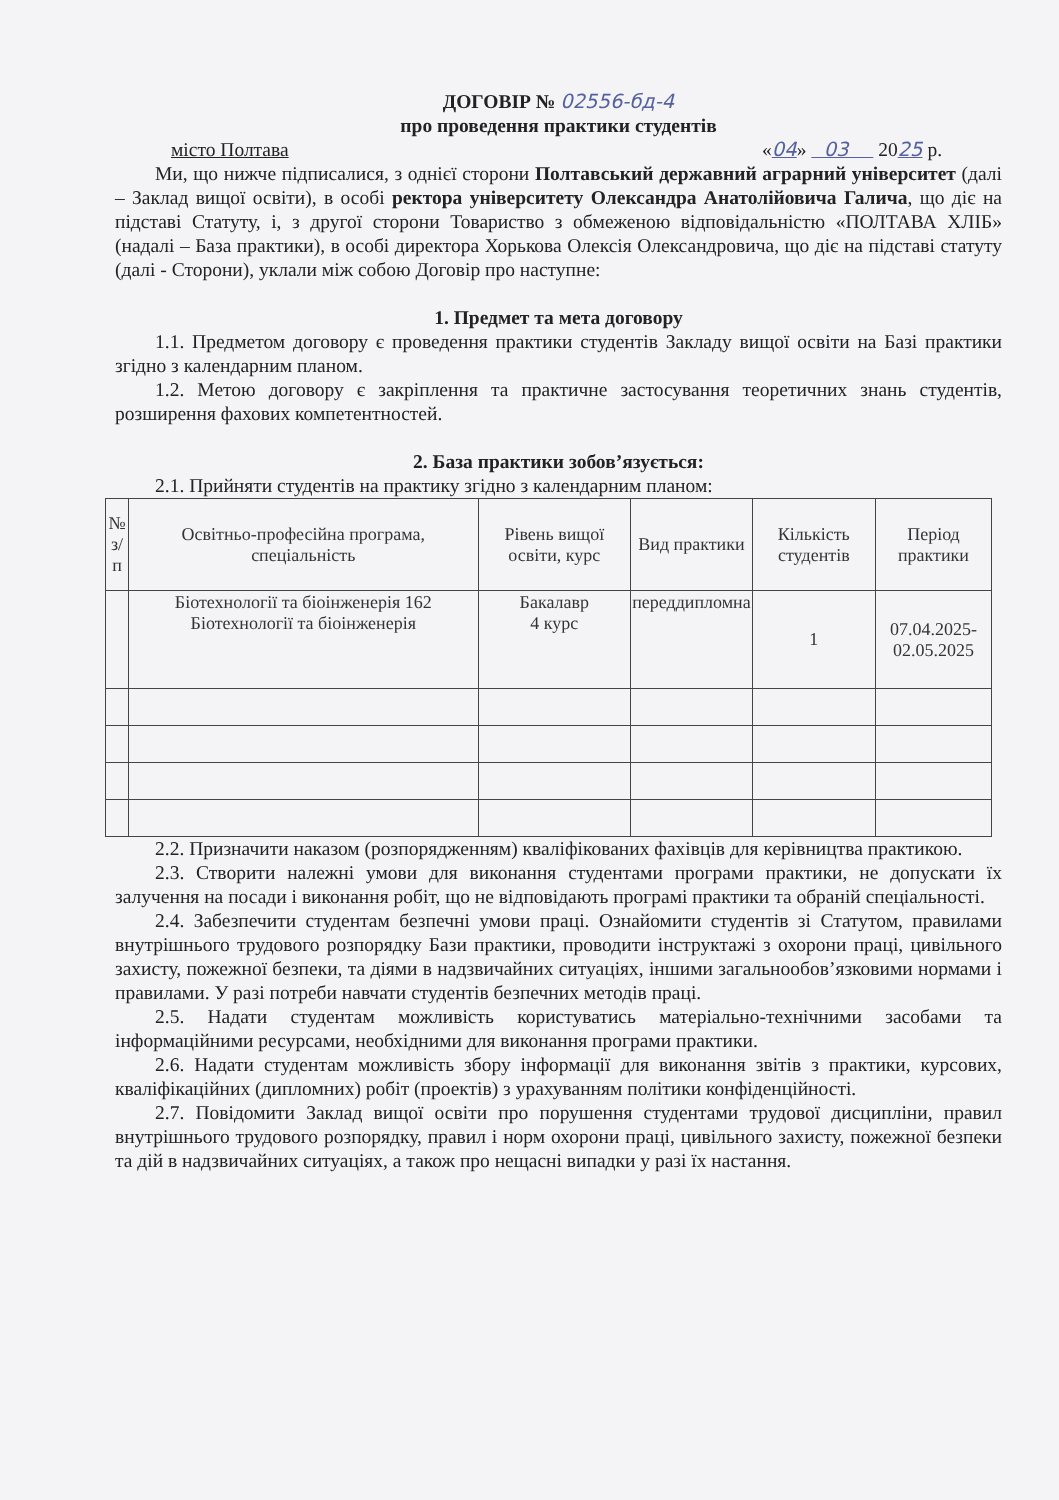ДОГОВІР № 02556-бд-4
про проведення практики студентів
місто Полтава «04» 03 2025 р.
Ми, що нижче підписалися, з однієї сторони Полтавський державний аграрний університет (далі – Заклад вищої освіти), в особі ректора університету Олександра Анатолійовича Галича, що діє на підставі Статуту, і, з другої сторони Товариство з обмеженою відповідальністю «ПОЛТАВА ХЛІБ» (надалі – База практики), в особі директора Хорькова Олексія Олександровича, що діє на підставі статуту (далі - Сторони), уклали між собою Договір про наступне:
1. Предмет та мета договору
1.1. Предметом договору є проведення практики студентів Закладу вищої освіти на Базі практики згідно з календарним планом.
1.2. Метою договору є закріплення та практичне застосування теоретичних знань студентів, розширення фахових компетентностей.
2. База практики зобов’язується:
2.1. Прийняти студентів на практику згідно з календарним планом:
| № з/п | Освітньо-професійна програма, спеціальність | Рівень вищої освіти, курс | Вид практики | Кількість студентів | Період практики |
| --- | --- | --- | --- | --- | --- |
| | Біотехнології та біоінженерія 162 Біотехнології та біоінженерія | Бакалавр 4 курс | переддипломна | 1 | 07.04.2025- 02.05.2025 |
2.2. Призначити наказом (розпорядженням) кваліфікованих фахівців для керівництва практикою.
2.3. Створити належні умови для виконання студентами програми практики, не допускати їх залучення на посади і виконання робіт, що не відповідають програмі практики та обраній спеціальності.
2.4. Забезпечити студентам безпечні умови праці. Ознайомити студентів зі Статутом, правилами внутрішнього трудового розпорядку Бази практики, проводити інструктажі з охорони праці, цивільного захисту, пожежної безпеки, та діями в надзвичайних ситуаціях, іншими загальнообов’язковими нормами і правилами. У разі потреби навчати студентів безпечних методів праці.
2.5. Надати студентам можливість користуватись матеріально-технічними засобами та інформаційними ресурсами, необхідними для виконання програми практики.
2.6. Надати студентам можливість збору інформації для виконання звітів з практики, курсових, кваліфікаційних (дипломних) робіт (проектів) з урахуванням політики конфіденційності.
2.7. Повідомити Заклад вищої освіти про порушення студентами трудової дисципліни, правил внутрішнього трудового розпорядку, правил і норм охорони праці, цивільного захисту, пожежної безпеки та дій в надзвичайних ситуаціях, а також про нещасні випадки у разі їх настання.